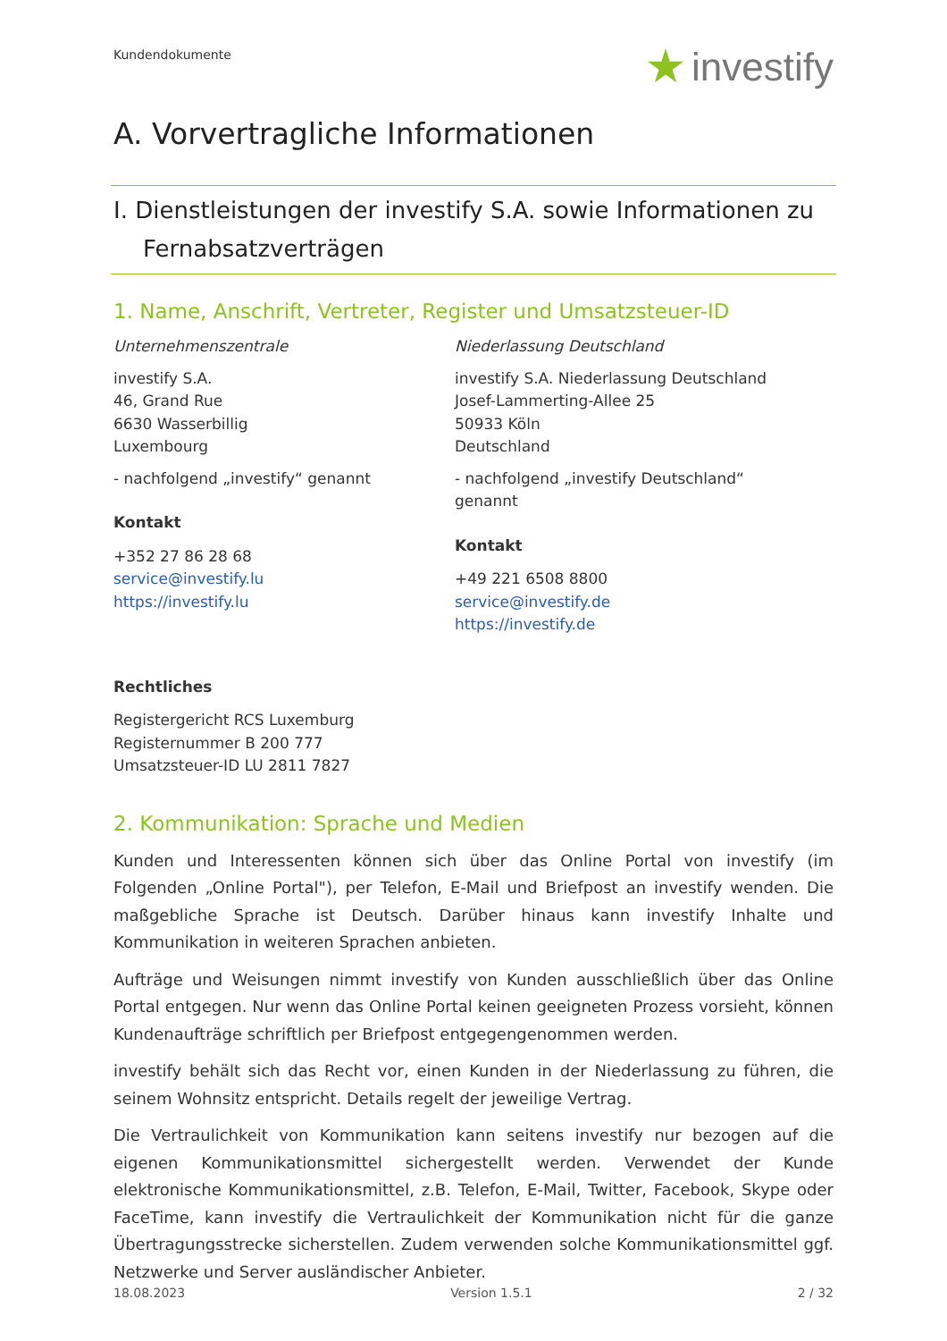Kundendokumente
investify
A. Vorvertragliche Informationen
I. Dienstleistungen der investify S.A. sowie Informationen zu
Fernabsatzverträgen
1. Name, Anschrift, Vertreter, Register und Umsatzsteuer-ID
Unternehmenszentrale
investify S.A.
46, Grand Rue
6630 Wasserbillig
Luxembourg
- nachfolgend „investify“ genannt
Kontakt
+352 27 86 28 68
service@investify.lu
https://investify.lu
Niederlassung Deutschland
investify S.A. Niederlassung Deutschland
Josef-Lammerting-Allee 25
50933 Köln
Deutschland
- nachfolgend „investify Deutschland“ genannt
Kontakt
+49 221 6508 8800
service@investify.de
https://investify.de
Rechtliches
Registergericht RCS Luxemburg
Registernummer B 200 777
Umsatzsteuer-ID LU 2811 7827
2. Kommunikation: Sprache und Medien
Kunden und Interessenten können sich über das Online Portal von investify (im Folgenden „Online Portal"), per Telefon, E-Mail und Briefpost an investify wenden. Die maßgebliche Sprache ist Deutsch. Darüber hinaus kann investify Inhalte und Kommunikation in weiteren Sprachen anbieten.
Aufträge und Weisungen nimmt investify von Kunden ausschließlich über das Online Portal entgegen. Nur wenn das Online Portal keinen geeigneten Prozess vorsieht, können Kundenaufträge schriftlich per Briefpost entgegengenommen werden.
investify behält sich das Recht vor, einen Kunden in der Niederlassung zu führen, die seinem Wohnsitz entspricht. Details regelt der jeweilige Vertrag.
Die Vertraulichkeit von Kommunikation kann seitens investify nur bezogen auf die eigenen Kommunikationsmittel sichergestellt werden. Verwendet der Kunde elektronische Kommunikationsmittel, z.B. Telefon, E-Mail, Twitter, Facebook, Skype oder FaceTime, kann investify die Vertraulichkeit der Kommunikation nicht für die ganze Übertragungsstrecke sicherstellen. Zudem verwenden solche Kommunikationsmittel ggf. Netzwerke und Server ausländischer Anbieter.
18.08.2023 Version 1.5.1 2 / 32